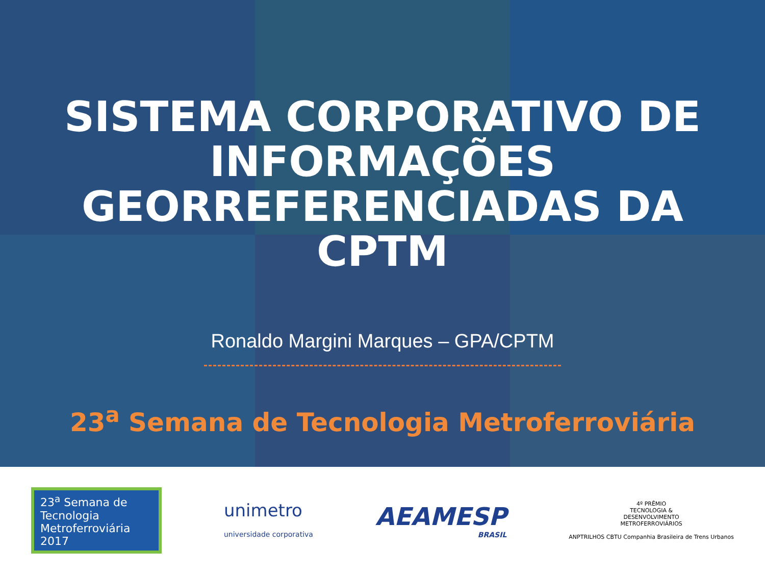SISTEMA CORPORATIVO DE
INFORMAÇÕES
GEORREFERENCIADAS DA
CPTM
Ronaldo Margini Marques – GPA/CPTM
23<sup>a</sup> Semana de Tecnologia Metroferroviária
23<sup>a</sup> Semana de
Tecnologia
Metroferroviária 2017
unimetro
universidade corporativa
AEAMESP
BRASIL
4º PRÊMIO
TECNOLOGIA &
DESENVOLVIMENTO
METROFERROVIÁRIOS
ANPTRILHOS CBTU Companhia Brasileira de Trens Urbanos